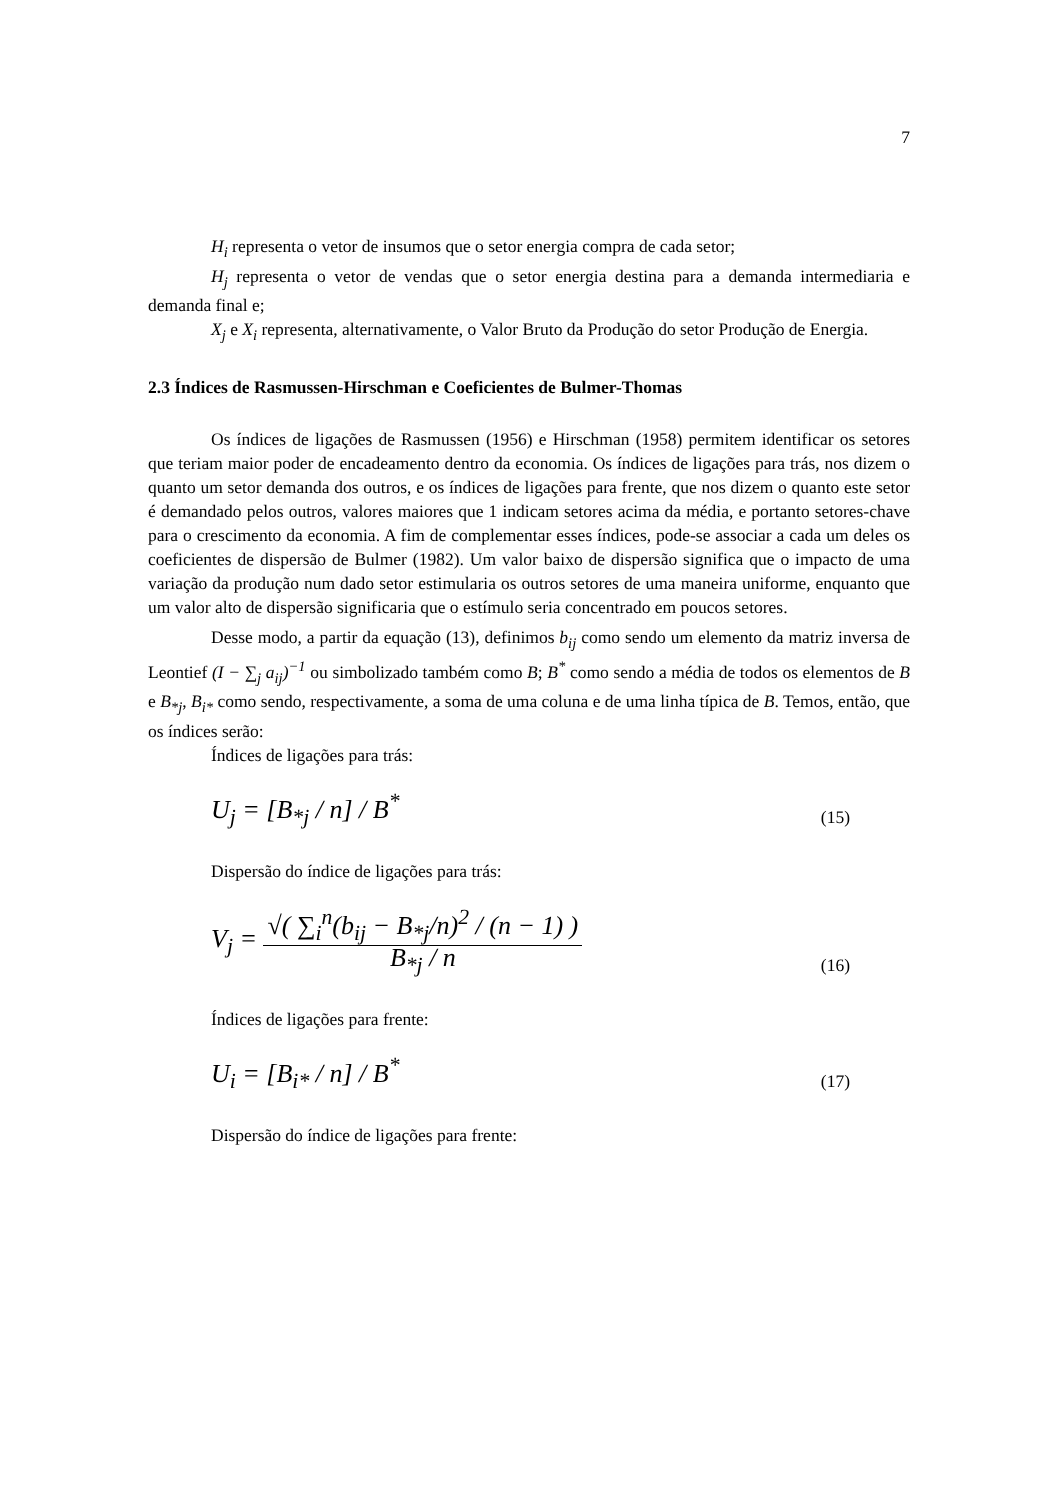7
H<sub>i</sub> representa o vetor de insumos que o setor energia compra de cada setor;
H<sub>j</sub> representa o vetor de vendas que o setor energia destina para a demanda intermediaria e demanda final e;
X<sub>j</sub> e X<sub>i</sub> representa, alternativamente, o Valor Bruto da Produção do setor Produção de Energia.
2.3 Índices de Rasmussen-Hirschman e Coeficientes de Bulmer-Thomas
Os índices de ligações de Rasmussen (1956) e Hirschman (1958) permitem identificar os setores que teriam maior poder de encadeamento dentro da economia. Os índices de ligações para trás, nos dizem o quanto um setor demanda dos outros, e os índices de ligações para frente, que nos dizem o quanto este setor é demandado pelos outros, valores maiores que 1 indicam setores acima da média, e portanto setores-chave para o crescimento da economia. A fim de complementar esses índices, pode-se associar a cada um deles os coeficientes de dispersão de Bulmer (1982). Um valor baixo de dispersão significa que o impacto de uma variação da produção num dado setor estimularia os outros setores de uma maneira uniforme, enquanto que um valor alto de dispersão significaria que o estímulo seria concentrado em poucos setores.
Desse modo, a partir da equação (13), definimos b<sub>ij</sub> como sendo um elemento da matriz inversa de Leontief (I − ∑<sub>j</sub> a<sub>ij</sub>)<sup>−1</sup> ou simbolizado também como B; B<sup>*</sup> como sendo a média de todos os elementos de B e B<sub>*j</sub>, B<sub>i*</sub> como sendo, respectivamente, a soma de uma coluna e de uma linha típica de B. Temos, então, que os índices serão:
Índices de ligações para trás:
U<sub>j</sub> = [B<sub>*j</sub> / n] / B<sup>*</sup> (15)
Dispersão do índice de ligações para trás:
V<sub>j</sub> = √( ∑<sub>i</sub><sup>n</sup>(b<sub>ij</sub> − B<sub>*j</sub>/n)<sup>2</sup> / (n − 1) ) B<sub>*j</sub> / n (16)
Índices de ligações para frente:
U<sub>i</sub> = [B<sub>i*</sub> / n] / B<sup>*</sup> (17)
Dispersão do índice de ligações para frente: